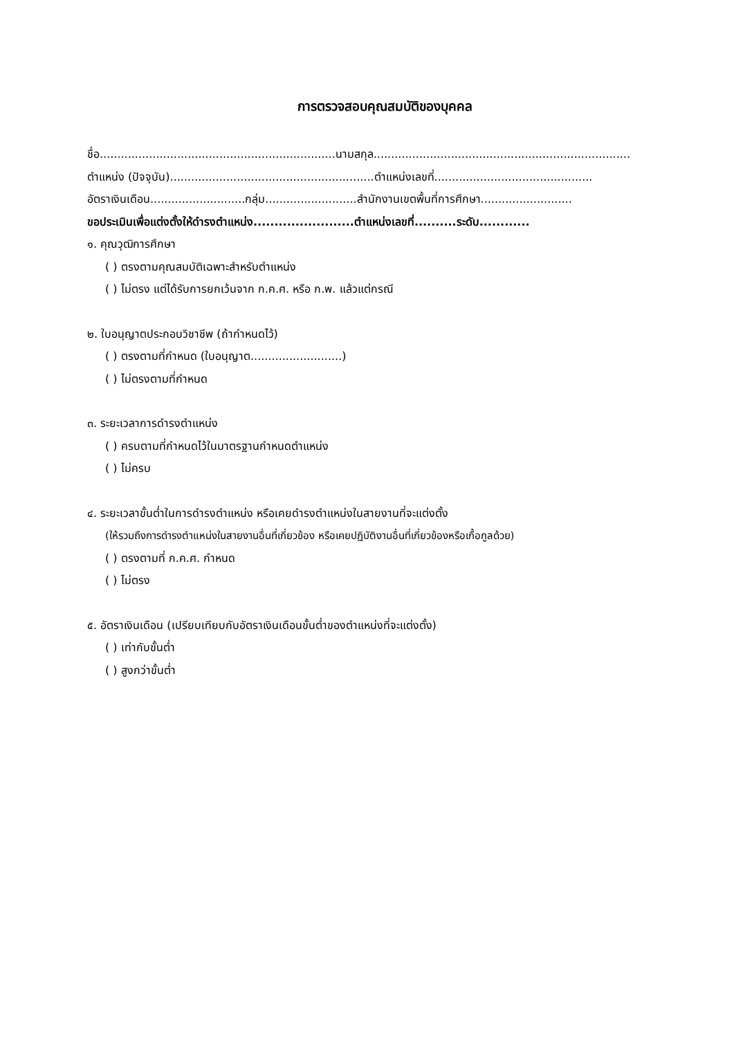การตรวจสอบคุณสมบัติของบุคคล
ชื่อ...................................................................นามสกุล.........................................................................
ตำแหน่ง (ปัจจุบัน)..........................................................ตำแหน่งเลขที่.............................................
อัตราเงินเดือน...........................กลุ่ม..........................สำนักงานเขตพื้นที่การศึกษา..........................
ขอประเมินเพื่อแต่งตั้งให้ดำรงตำแหน่ง........................ตำแหน่งเลขที่..........ระดับ............
๑. คุณวุฒิการศึกษา
( ) ตรงตามคุณสมบัติเฉพาะสำหรับตำแหน่ง
( ) ไม่ตรง แต่ได้รับการยกเว้นจาก ก.ค.ศ. หรือ ก.พ. แล้วแต่กรณี
๒. ใบอนุญาตประกอบวิชาชีพ (ถ้ากำหนดไว้)
( ) ตรงตามที่กำหนด (ใบอนุญาต..........................)
( ) ไม่ตรงตามที่กำหนด
๓. ระยะเวลาการดำรงตำแหน่ง
( ) ครบตามที่กำหนดไว้ในมาตรฐานกำหนดตำแหน่ง
( ) ไม่ครบ
๔. ระยะเวลาขั้นต่ำในการดำรงตำแหน่ง หรือเคยดำรงตำแหน่งในสายงานที่จะแต่งตั้ง
(ให้รวมถึงการดำรงตำแหน่งในสายงานอื่นที่เกี่ยวข้อง หรือเคยปฏิบัติงานอื่นที่เกี่ยวข้องหรือเกื้อกูลด้วย)
( ) ตรงตามที่ ก.ค.ศ. กำหนด
( ) ไม่ตรง
๕. อัตราเงินเดือน (เปรียบเทียบกับอัตราเงินเดือนขั้นต่ำของตำแหน่งที่จะแต่งตั้ง)
( ) เท่ากับขั้นต่ำ
( ) สูงกว่าขั้นต่ำ